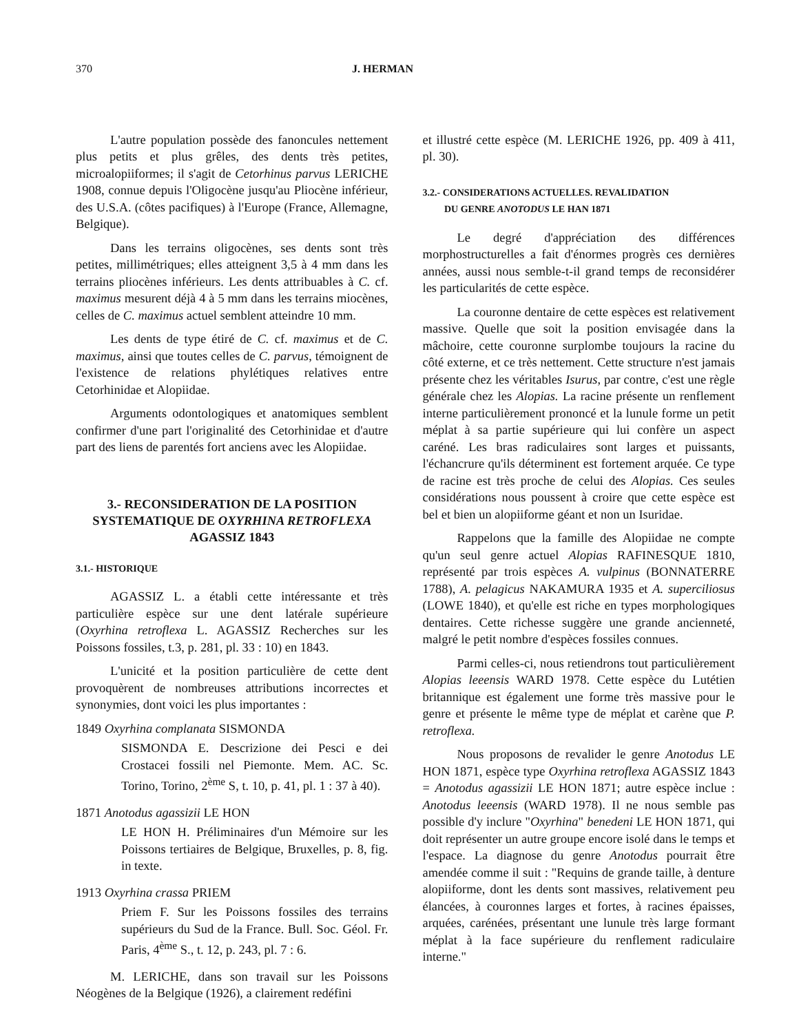370 J. HERMAN
L'autre population possède des fanoncules nettement plus petits et plus grêles, des dents très petites, microalopiiformes; il s'agit de Cetorhinus parvus LERICHE 1908, connue depuis l'Oligocène jusqu'au Pliocène inférieur, des U.S.A. (côtes pacifiques) à l'Europe (France, Allemagne, Belgique).
Dans les terrains oligocènes, ses dents sont très petites, millimétriques; elles atteignent 3,5 à 4 mm dans les terrains pliocènes inférieurs. Les dents attribuables à C. cf. maximus mesurent déjà 4 à 5 mm dans les terrains miocènes, celles de C. maximus actuel semblent atteindre 10 mm.
Les dents de type étiré de C. cf. maximus et de C. maximus, ainsi que toutes celles de C. parvus, témoignent de l'existence de relations phylétiques relatives entre Cetorhinidae et Alopiidae.
Arguments odontologiques et anatomiques semblent confirmer d'une part l'originalité des Cetorhinidae et d'autre part des liens de parentés fort anciens avec les Alopiidae.
3.- RECONSIDERATION DE LA POSITION
SYSTEMATIQUE DE OXYRHINA RETROFLEXA
AGASSIZ 1843
3.1.- HISTORIQUE
AGASSIZ L. a établi cette intéressante et très particulière espèce sur une dent latérale supérieure (Oxyrhina retroflexa L. AGASSIZ Recherches sur les Poissons fossiles, t.3, p. 281, pl. 33 : 10) en 1843.
L'unicité et la position particulière de cette dent provoquèrent de nombreuses attributions incorrectes et synonymies, dont voici les plus importantes :
1849 Oxyrhina complanata SISMONDA
SISMONDA E. Descrizione dei Pesci e dei Crostacei fossili nel Piemonte. Mem. AC. Sc. Torino, Torino, 2<sup>ème</sup> S, t. 10, p. 41, pl. 1 : 37 à 40).
1871 Anotodus agassizii LE HON
LE HON H. Préliminaires d'un Mémoire sur les Poissons tertiaires de Belgique, Bruxelles, p. 8, fig. in texte.
1913 Oxyrhina crassa PRIEM
Priem F. Sur les Poissons fossiles des terrains supérieurs du Sud de la France. Bull. Soc. Géol. Fr. Paris, 4<sup>ème</sup> S., t. 12, p. 243, pl. 7 : 6.
M. LERICHE, dans son travail sur les Poissons Néogènes de la Belgique (1926), a clairement redéfini
et illustré cette espèce (M. LERICHE 1926, pp. 409 à 411, pl. 30).
3.2.- CONSIDERATIONS ACTUELLES. REVALIDATION
DU GENRE ANOTODUS LE HAN 1871
Le degré d'appréciation des différences morphostructurelles a fait d'énormes progrès ces dernières années, aussi nous semble-t-il grand temps de reconsidérer les particularités de cette espèce.
La couronne dentaire de cette espèces est relativement massive. Quelle que soit la position envisagée dans la mâchoire, cette couronne surplombe toujours la racine du côté externe, et ce très nettement. Cette structure n'est jamais présente chez les véritables Isurus, par contre, c'est une règle générale chez les Alopias. La racine présente un renflement interne particulièrement prononcé et la lunule forme un petit méplat à sa partie supérieure qui lui confère un aspect caréné. Les bras radiculaires sont larges et puissants, l'échancrure qu'ils déterminent est fortement arquée. Ce type de racine est très proche de celui des Alopias. Ces seules considérations nous poussent à croire que cette espèce est bel et bien un alopiiforme géant et non un Isuridae.
Rappelons que la famille des Alopiidae ne compte qu'un seul genre actuel Alopias RAFINESQUE 1810, représenté par trois espèces A. vulpinus (BONNATERRE 1788), A. pelagicus NAKAMURA 1935 et A. superciliosus (LOWE 1840), et qu'elle est riche en types morphologiques dentaires. Cette richesse suggère une grande ancienneté, malgré le petit nombre d'espèces fossiles connues.
Parmi celles-ci, nous retiendrons tout particulièrement Alopias leeensis WARD 1978. Cette espèce du Lutétien britannique est également une forme très massive pour le genre et présente le même type de méplat et carène que P. retroflexa.
Nous proposons de revalider le genre Anotodus LE HON 1871, espèce type Oxyrhina retroflexa AGASSIZ 1843 = Anotodus agassizii LE HON 1871; autre espèce inclue : Anotodus leeensis (WARD 1978). Il ne nous semble pas possible d'y inclure "Oxyrhina" benedeni LE HON 1871, qui doit représenter un autre groupe encore isolé dans le temps et l'espace. La diagnose du genre Anotodus pourrait être amendée comme il suit : "Requins de grande taille, à denture alopiiforme, dont les dents sont massives, relativement peu élancées, à couronnes larges et fortes, à racines épaisses, arquées, carénées, présentant une lunule très large formant méplat à la face supérieure du renflement radiculaire interne."